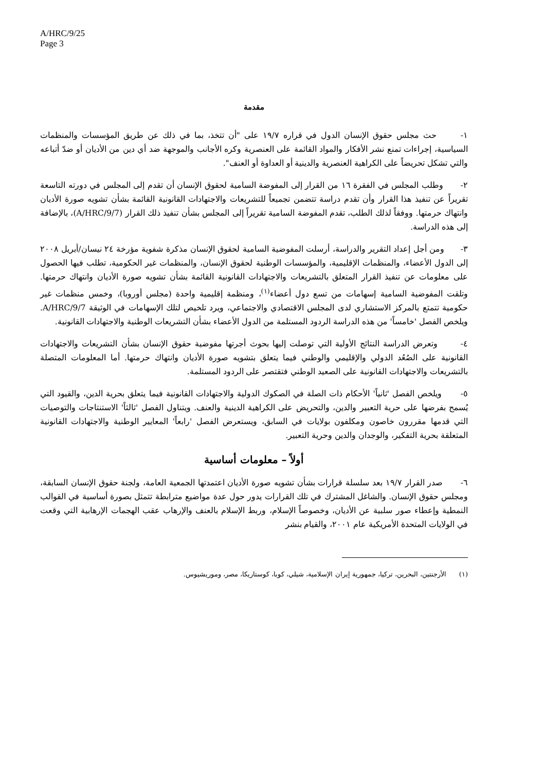A/HRC/9/25
Page 3
مقدمة
١- حث مجلس حقوق الإنسان الدول في قراره ١٩/٧ على "أن تتخذ، بما في ذلك عن طريق المؤسسات والمنظمات السياسية، إجراءات تمنع نشر الأفكار والمواد القائمة على العنصرية وكره الأجانب والموجهة ضد أي دين من الأديان أو ضدّ أتباعه والتي تشكل تحريضاً على الكراهية العنصرية والدينية أو العداوة أو العنف".
٢- وطلب المجلس في الفقرة ١٦ من القرار إلى المفوضة السامية لحقوق الإنسان أن تقدم إلى المجلس في دورته التاسعة تقريراً عن تنفيذ هذا القرار وأن تقدم دراسة تتضمن تجميعاً للتشريعات والاجتهادات القانونية القائمة بشأن تشويه صورة الأديان وانتهاك حرمتها. ووفقاً لذلك الطلب، تقدم المفوضة السامية تقريراً إلى المجلس بشأن تنفيذ ذلك القرار (A/HRC/9/7)، بالإضافة إلى هذه الدراسة.
٣- ومن أجل إعداد التقرير والدراسة، أرسلت المفوضية السامية لحقوق الإنسان مذكرة شفوية مؤرخة ٢٤ نيسان/أبريل ٢٠٠٨ إلى الدول الأعضاء، والمنظمات الإقليمية، والمؤسسات الوطنية لحقوق الإنسان، والمنظمات غير الحكومية، تطلب فيها الحصول على معلومات عن تنفيذ القرار المتعلق بالتشريعات والاجتهادات القانونية القائمة بشأن تشويه صورة الأديان وانتهاك حرمتها. وتلقت المفوضية السامية إسهامات من تسع دول أعضاء<sup>(١)</sup>، ومنظمة إقليمية واحدة (مجلس أوروبا)، وخمس منظمات غير حكومية تتمتع بالمركز الاستشاري لدى المجلس الاقتصادي والاجتماعي، ويرد تلخيص لتلك الإسهامات في الوثيقة A/HRC/9/7. ويلخص الفصل 'خامساً' من هذه الدراسة الردود المستلمة من الدول الأعضاء بشأن التشريعات الوطنية والاجتهادات القانونية.
٤- وتعرض الدراسة النتائج الأولية التي توصلت إليها بحوث أجرتها مفوضية حقوق الإنسان بشأن التشريعات والاجتهادات القانونية على الصُعُد الدولي والإقليمي والوطني فيما يتعلق بتشويه صورة الأديان وانتهاك حرمتها. أما المعلومات المتصلة بالتشريعات والاجتهادات القانونية على الصعيد الوطني فتقتصر على الردود المستلمة.
٥- ويلخص الفصل 'ثانياً' الأحكام ذات الصلة في الصكوك الدولية والاجتهادات القانونية فيما يتعلق بحرية الدين، والقيود التي يُسمح بفرضها على حرية التعبير والدين، والتحريض على الكراهية الدينية والعنف. ويتناول الفصل 'ثالثاً' الاستنتاجات والتوصيات التي قدمها مقررون خاصون ومكلفون بولايات في السابق، ويستعرض الفصل 'رابعاً' المعايير الوطنية والاجتهادات القانونية المتعلقة بحرية التفكير، والوجدان والدين وحرية التعبير.
أولاً – معلومات أساسية
٦- صدر القرار ١٩/٧ بعد سلسلة قرارات بشأن تشويه صورة الأديان اعتمدتها الجمعية العامة، ولجنة حقوق الإنسان السابقة، ومجلس حقوق الإنسان. والشاغل المشترك في تلك القرارات يدور حول عدة مواضيع مترابطة تتمثل بصورة أساسية في القوالب النمطية وإعطاء صور سلبية عن الأديان، وخصوصاً الإسلام، وربط الإسلام بالعنف والإرهاب عقب الهجمات الإرهابية التي وقعت في الولايات المتحدة الأمريكية عام ٢٠٠١، والقيام بنشر
(١) الأرجنتين، البحرين، تركيا، جمهورية إيران الإسلامية، شيلي، كوبا، كوستاريكا، مصر، وموريشيوس.